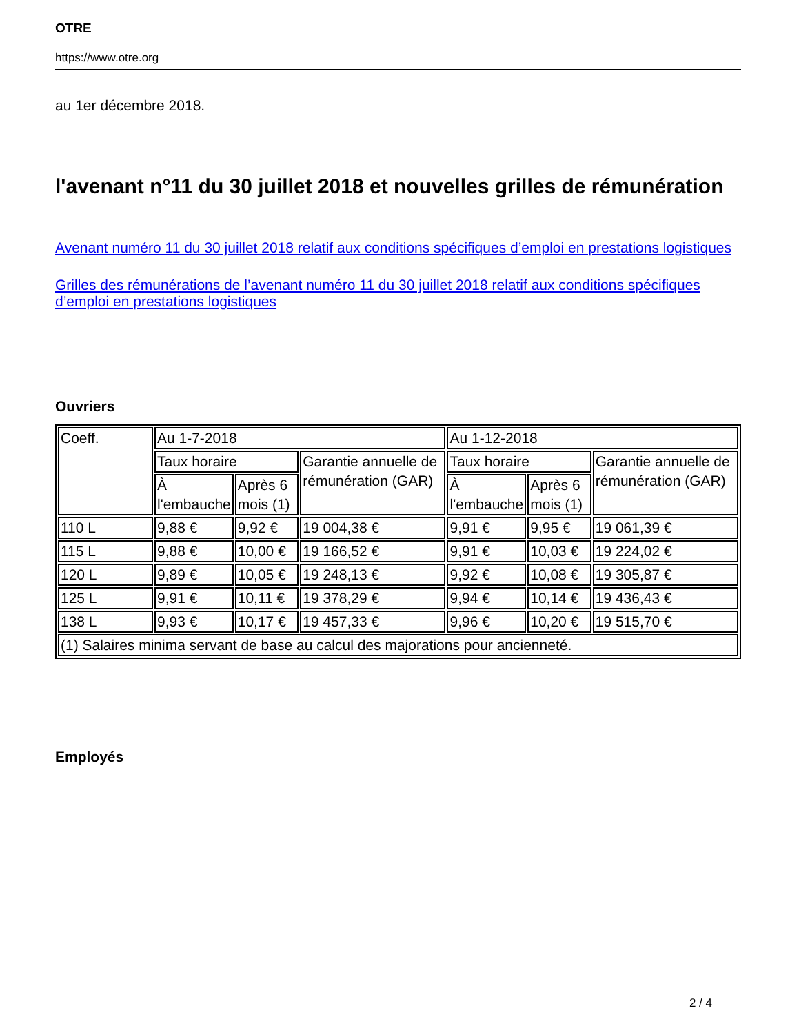OTRE
https://www.otre.org
au 1er décembre 2018.
l'avenant n°11 du 30 juillet 2018 et nouvelles grilles de rémunération
Avenant numéro 11 du 30 juillet 2018 relatif aux conditions spécifiques d’emploi en prestations logistiques
Grilles des rémunérations de l’avenant numéro 11 du 30 juillet 2018 relatif aux conditions spécifiques d’emploi en prestations logistiques
Ouvriers
| Coeff. | Au 1-7-2018 | | | Au 1-12-2018 | | |
| | Taux horaire | | Garantie annuelle de rémunération (GAR) | Taux horaire | | Garantie annuelle de rémunération (GAR) |
| | À l'embauche | Après 6 mois (1) | | À l'embauche | Après 6 mois (1) | |
| 110 L | 9,88 € | 9,92 € | 19 004,38 € | 9,91 € | 9,95 € | 19 061,39 € |
| 115 L | 9,88 € | 10,00 € | 19 166,52 € | 9,91 € | 10,03 € | 19 224,02 € |
| 120 L | 9,89 € | 10,05 € | 19 248,13 € | 9,92 € | 10,08 € | 19 305,87 € |
| 125 L | 9,91 € | 10,11 € | 19 378,29 € | 9,94 € | 10,14 € | 19 436,43 € |
| 138 L | 9,93 € | 10,17 € | 19 457,33 € | 9,96 € | 10,20 € | 19 515,70 € |
| (1) Salaires minima servant de base au calcul des majorations pour ancienneté. | | | | | | |
Employés
2 / 4